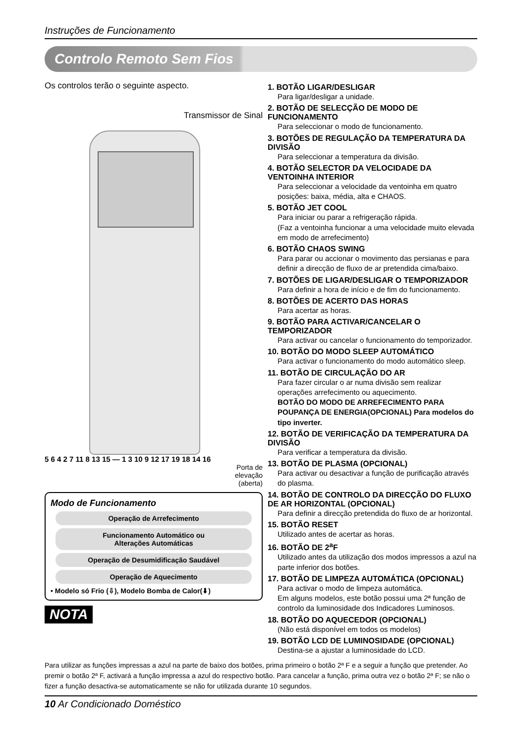Instruções de Funcionamento
Controlo Remoto Sem Fios
Os controlos terão o seguinte aspecto.
Transmissor de Sinal
5 6 4 2 7 11 8 13 15 — 1 3 10 9 12 17 19 18 14 16
Porta de
elevação
(aberta)
Modo de Funcionamento
Operação de Arrefecimento
Funcionamento Automático ou
Alterações Automáticas
Operação de Desumidificação Saudável
Operação de Aquecimento
• Modelo só Frio (⇩), Modelo Bomba de Calor(⬇)
NOTA
1. BOTÃO LIGAR/DESLIGAR
Para ligar/desligar a unidade.
2. BOTÃO DE SELECÇÃO DE MODO DE FUNCIONAMENTO
Para seleccionar o modo de funcionamento.
3. BOTÕES DE REGULAÇÃO DA TEMPERATURA DA DIVISÃO
Para seleccionar a temperatura da divisão.
4. BOTÃO SELECTOR DA VELOCIDADE DA VENTOINHA INTERIOR
Para seleccionar a velocidade da ventoinha em quatro posições: baixa, média, alta e CHAOS.
5. BOTÃO JET COOL
Para iniciar ou parar a refrigeração rápida.
(Faz a ventoinha funcionar a uma velocidade muito elevada em modo de arrefecimento)
6. BOTÃO CHAOS SWING
Para parar ou accionar o movimento das persianas e para definir a direcção de fluxo de ar pretendida cima/baixo.
7. BOTÕES DE LIGAR/DESLIGAR O TEMPORIZADOR
Para definir a hora de início e de fim do funcionamento.
8. BOTÕES DE ACERTO DAS HORAS
Para acertar as horas.
9. BOTÃO PARA ACTIVAR/CANCELAR O TEMPORIZADOR
Para activar ou cancelar o funcionamento do temporizador.
10. BOTÃO DO MODO SLEEP AUTOMÁTICO
Para activar o funcionamento do modo automático sleep.
11. BOTÃO DE CIRCULAÇÃO DO AR
Para fazer circular o ar numa divisão sem realizar operações arrefecimento ou aquecimento.
BOTÃO DO MODO DE ARREFECIMENTO PARA POUPANÇA DE ENERGIA(OPCIONAL) Para modelos do tipo inverter.
12. BOTÃO DE VERIFICAÇÃO DA TEMPERATURA DA DIVISÃO
Para verificar a temperatura da divisão.
13. BOTÃO DE PLASMA (OPCIONAL)
Para activar ou desactivar a função de purificação através do plasma.
14. BOTÃO DE CONTROLO DA DIRECÇÃO DO FLUXO DE AR HORIZONTAL (OPCIONAL)
Para definir a direcção pretendida do fluxo de ar horizontal.
15. BOTÃO RESET
Utilizado antes de acertar as horas.
16. BOTÃO DE 2<sup>a</sup>F
Utilizado antes da utilização dos modos impressos a azul na parte inferior dos botões.
17. BOTÃO DE LIMPEZA AUTOMÁTICA (OPCIONAL)
Para activar o modo de limpeza automática.
Em alguns modelos, este botão possui uma 2ª função de controlo da luminosidade dos Indicadores Luminosos.
18. BOTÃO DO AQUECEDOR (OPCIONAL)
(Não está disponível em todos os modelos)
19. BOTÃO LCD DE LUMINOSIDADE (OPCIONAL)
Destina-se a ajustar a luminosidade do LCD.
Para utilizar as funções impressas a azul na parte de baixo dos botões, prima primeiro o botão 2ª F e a seguir a função que pretender. Ao premir o botão 2ª F, activará a função impressa a azul do respectivo botão. Para cancelar a função, prima outra vez o botão 2ª F; se não o fizer a função desactiva-se automaticamente se não for utilizada durante 10 segundos.
10 Ar Condicionado Doméstico